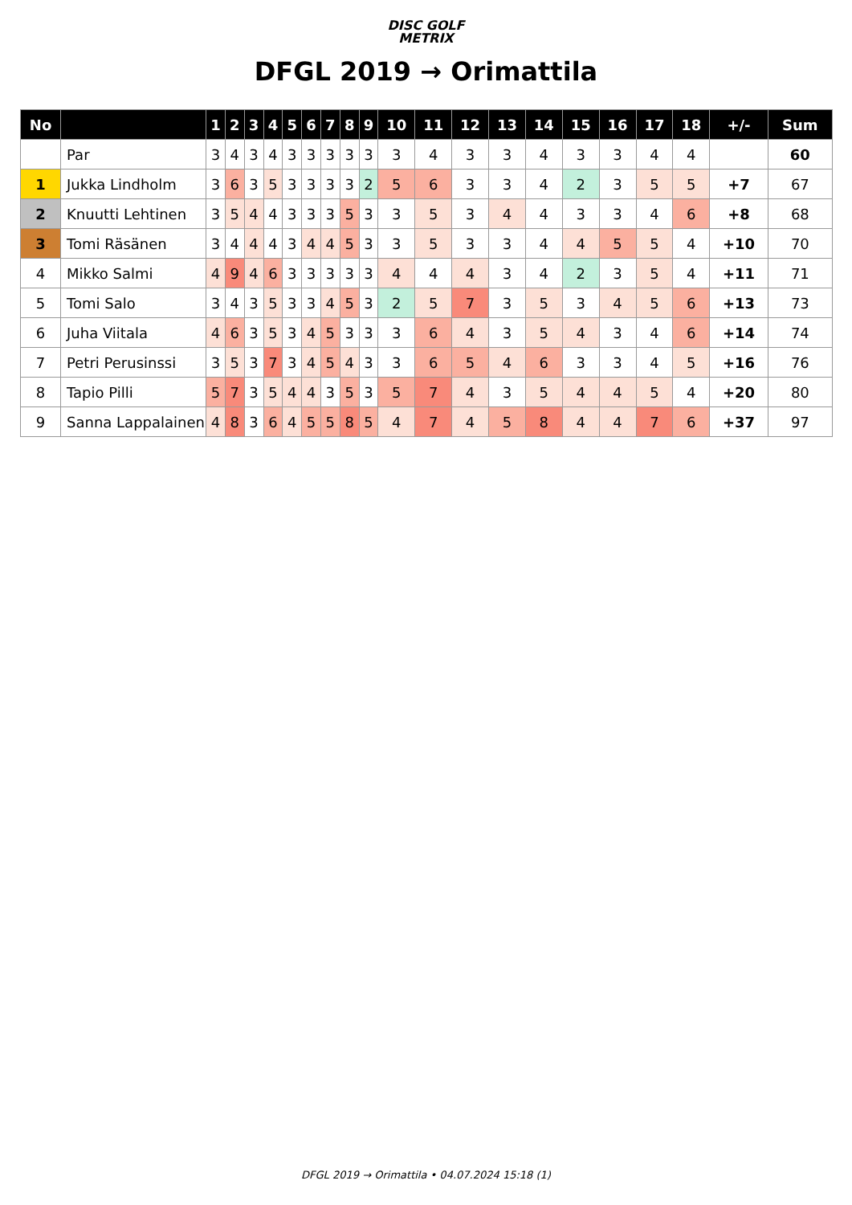DISC GOLF
METRIX
DFGL 2019 → Orimattila
| No | | 1 | 2 | 3 | 4 | 5 | 6 | 7 | 8 | 9 | 10 | 11 | 12 | 13 | 14 | 15 | 16 | 17 | 18 | +/- | Sum |
| --- | --- | --- | --- | --- | --- | --- | --- | --- | --- | --- | --- | --- | --- | --- | --- | --- | --- | --- | --- | --- | --- |
| | Par | 3 | 4 | 3 | 4 | 3 | 3 | 3 | 3 | 3 | 3 | 4 | 3 | 3 | 4 | 3 | 3 | 4 | 4 | | 60 |
| 1 | Jukka Lindholm | 3 | 6 | 3 | 5 | 3 | 3 | 3 | 3 | 2 | 5 | 6 | 3 | 3 | 4 | 2 | 3 | 5 | 5 | +7 | 67 |
| 2 | Knuutti Lehtinen | 3 | 5 | 4 | 4 | 3 | 3 | 3 | 5 | 3 | 3 | 5 | 3 | 4 | 4 | 3 | 3 | 4 | 6 | +8 | 68 |
| 3 | Tomi Räsänen | 3 | 4 | 4 | 4 | 3 | 4 | 4 | 5 | 3 | 3 | 5 | 3 | 3 | 4 | 4 | 5 | 5 | 4 | +10 | 70 |
| 4 | Mikko Salmi | 4 | 9 | 4 | 6 | 3 | 3 | 3 | 3 | 3 | 4 | 4 | 4 | 3 | 4 | 2 | 3 | 5 | 4 | +11 | 71 |
| 5 | Tomi Salo | 3 | 4 | 3 | 5 | 3 | 3 | 4 | 5 | 3 | 2 | 5 | 7 | 3 | 5 | 3 | 4 | 5 | 6 | +13 | 73 |
| 6 | Juha Viitala | 4 | 6 | 3 | 5 | 3 | 4 | 5 | 3 | 3 | 3 | 6 | 4 | 3 | 5 | 4 | 3 | 4 | 6 | +14 | 74 |
| 7 | Petri Perusinssi | 3 | 5 | 3 | 7 | 3 | 4 | 5 | 4 | 3 | 3 | 6 | 5 | 4 | 6 | 3 | 3 | 4 | 5 | +16 | 76 |
| 8 | Tapio Pilli | 5 | 7 | 3 | 5 | 4 | 4 | 3 | 5 | 3 | 5 | 7 | 4 | 3 | 5 | 4 | 4 | 5 | 4 | +20 | 80 |
| 9 | Sanna Lappalainen | 4 | 8 | 3 | 6 | 4 | 5 | 5 | 8 | 5 | 4 | 7 | 4 | 5 | 8 | 4 | 4 | 7 | 6 | +37 | 97 |
DFGL 2019 → Orimattila • 04.07.2024 15:18 (1)